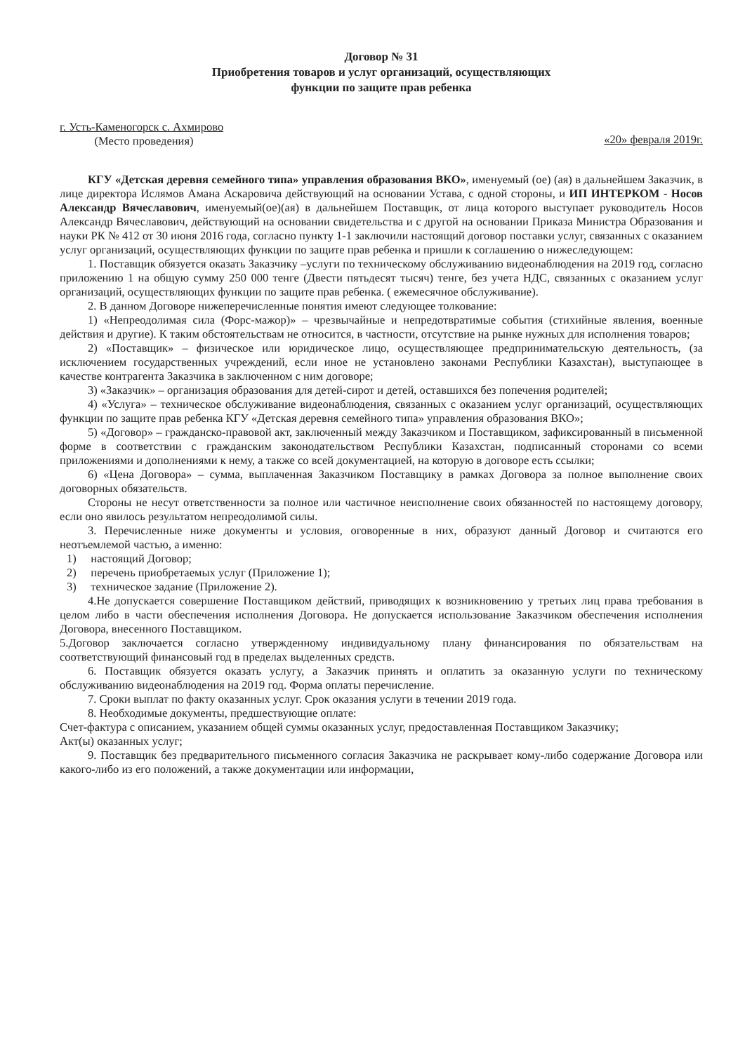Договор № 31
Приобретения товаров и услуг организаций, осуществляющих
функции по защите прав ребенка
г. Усть-Каменогорск с. Ахмирово
(Место проведения)
«20» февраля 2019г.
КГУ «Детская деревня семейного типа» управления образования ВКО», именуемый (ое) (ая) в дальнейшем Заказчик, в лице директора Ислямов Амана Аскаровича действующий на основании Устава, с одной стороны, и ИП ИНТЕРКОМ - Носов Александр Вячеславович, именуемый(ое)(ая) в дальнейшем Поставщик, от лица которого выступает руководитель Носов Александр Вячеславович, действующий на основании свидетельства и с другой на основании Приказа Министра Образования и науки РК № 412 от 30 июня 2016 года, согласно пункту 1-1 заключили настоящий договор поставки услуг, связанных с оказанием услуг организаций, осуществляющих функции по защите прав ребенка и пришли к соглашению о нижеследующем:
1. Поставщик обязуется оказать Заказчику –услуги по техническому обслуживанию видеонаблюдения на 2019 год, согласно приложению 1 на общую сумму 250 000 тенге (Двести пятьдесят тысяч) тенге, без учета НДС, связанных с оказанием услуг организаций, осуществляющих функции по защите прав ребенка. ( ежемесячное обслуживание).
2. В данном Договоре нижеперечисленные понятия имеют следующее толкование:
1) «Непреодолимая сила (Форс-мажор)» – чрезвычайные и непредотвратимые события (стихийные явления, военные действия и другие). К таким обстоятельствам не относится, в частности, отсутствие на рынке нужных для исполнения товаров;
2) «Поставщик» – физическое или юридическое лицо, осуществляющее предпринимательскую деятельность, (за исключением государственных учреждений, если иное не установлено законами Республики Казахстан), выступающее в качестве контрагента Заказчика в заключенном с ним договоре;
3) «Заказчик» – организация образования для детей-сирот и детей, оставшихся без попечения родителей;
4) «Услуга» – техническое обслуживание видеонаблюдения, связанных с оказанием услуг организаций, осуществляющих функции по защите прав ребенка КГУ «Детская деревня семейного типа» управления образования ВКО»;
5) «Договор» – гражданско-правовой акт, заключенный между Заказчиком и Поставщиком, зафиксированный в письменной форме в соответствии с гражданским законодательством Республики Казахстан, подписанный сторонами со всеми приложениями и дополнениями к нему, а также со всей документацией, на которую в договоре есть ссылки;
6) «Цена Договора» – сумма, выплаченная Заказчиком Поставщику в рамках Договора за полное выполнение своих договорных обязательств.
Стороны не несут ответственности за полное или частичное неисполнение своих обязанностей по настоящему договору, если оно явилось результатом непреодолимой силы.
3. Перечисленные ниже документы и условия, оговоренные в них, образуют данный Договор и считаются его неотъемлемой частью, а именно:
1) настоящий Договор;
2) перечень приобретаемых услуг (Приложение 1);
3) техническое задание (Приложение 2).
4.Не допускается совершение Поставщиком действий, приводящих к возникновению у третьих лиц права требования в целом либо в части обеспечения исполнения Договора. Не допускается использование Заказчиком обеспечения исполнения Договора, внесенного Поставщиком.
5.Договор заключается согласно утвержденному индивидуальному плану финансирования по обязательствам на соответствующий финансовый год в пределах выделенных средств.
6. Поставщик обязуется оказать услугу, а Заказчик принять и оплатить за оказанную услуги по техническому обслуживанию видеонаблюдения на 2019 год. Форма оплаты перечисление.
7. Сроки выплат по факту оказанных услуг. Срок оказания услуги в течении 2019 года.
8. Необходимые документы, предшествующие оплате:
Счет-фактура с описанием, указанием общей суммы оказанных услуг, предоставленная Поставщиком Заказчику;
Акт(ы) оказанных услуг;
9. Поставщик без предварительного письменного согласия Заказчика не раскрывает кому-либо содержание Договора или какого-либо из его положений, а также документации или информации,